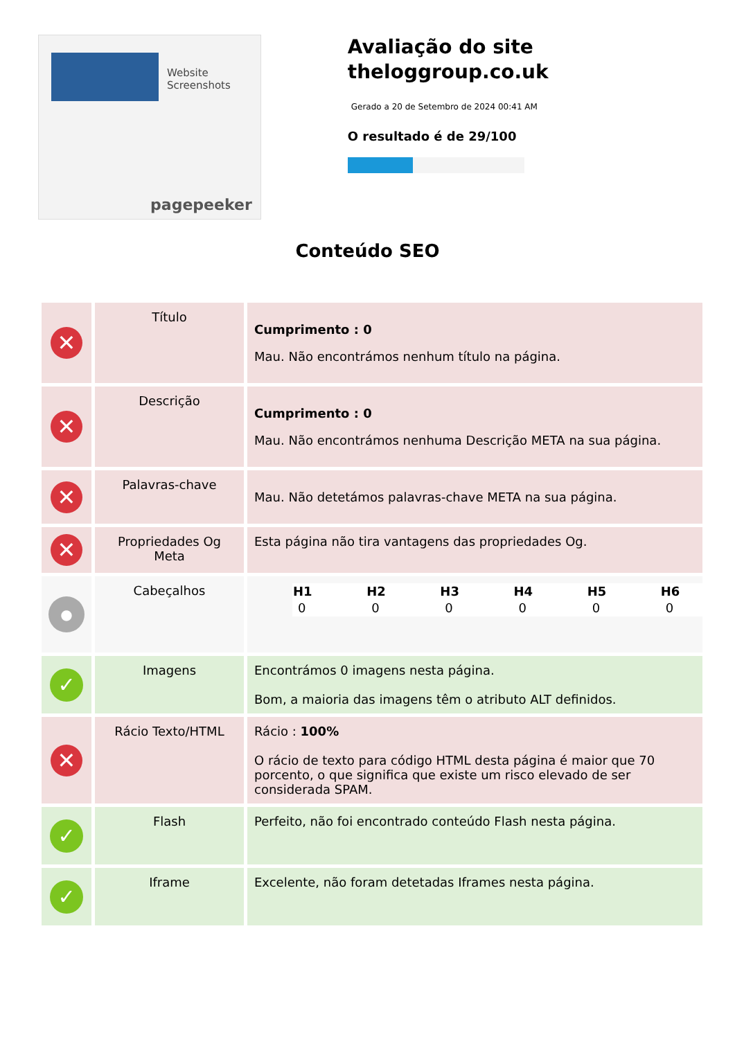Website Screenshots
pagepeeker
Avaliação do site theloggroup.co.uk
Gerado a 20 de Setembro de 2024 00:41 AM
O resultado é de 29/100
Conteúdo SEO
| ✕ | Título | Cumprimento : 0 Mau. Não encontrámos nenhum título na página. |
| ✕ | Descrição | Cumprimento : 0 Mau. Não encontrámos nenhuma Descrição META na sua página. |
| ✕ | Palavras-chave | Mau. Não detetámos palavras-chave META na sua página. |
| ✕ | Propriedades Og Meta | Esta página não tira vantagens das propriedades Og. |
| ● | Cabeçalhos | / H1 / H2 / H3 / H4 / H5 / H6 / / --- / --- / --- / --- / --- / --- / / 0 / 0 / 0 / 0 / 0 / 0 / |
| ✓ | Imagens | Encontrámos 0 imagens nesta página. Bom, a maioria das imagens têm o atributo ALT definidos. |
| ✕ | Rácio Texto/HTML | Rácio : 100% O rácio de texto para código HTML desta página é maior que 70 porcento, o que significa que existe um risco elevado de ser considerada SPAM. |
| ✓ | Flash | Perfeito, não foi encontrado conteúdo Flash nesta página. |
| ✓ | Iframe | Excelente, não foram detetadas Iframes nesta página. |